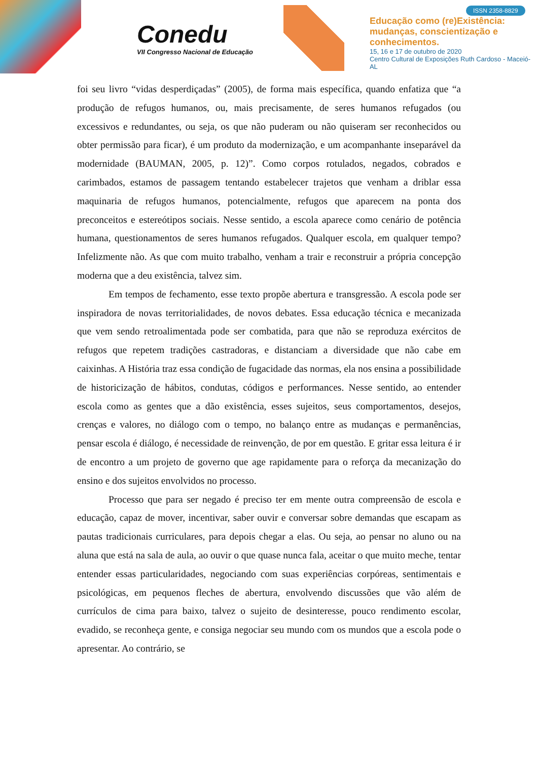Conedu
VII Congresso Nacional de Educação
ISSN 2358-8829
Educação como (re)Existência:
mudanças, conscientização e
conhecimentos.
15, 16 e 17 de outubro de 2020
Centro Cultural de Exposições Ruth Cardoso - Maceió-AL
foi seu livro “vidas desperdiçadas” (2005), de forma mais específica, quando enfatiza que “a produção de refugos humanos, ou, mais precisamente, de seres humanos refugados (ou excessivos e redundantes, ou seja, os que não puderam ou não quiseram ser reconhecidos ou obter permissão para ficar), é um produto da modernização, e um acompanhante inseparável da modernidade (BAUMAN, 2005, p. 12)”. Como corpos rotulados, negados, cobrados e carimbados, estamos de passagem tentando estabelecer trajetos que venham a driblar essa maquinaria de refugos humanos, potencialmente, refugos que aparecem na ponta dos preconceitos e estereótipos sociais. Nesse sentido, a escola aparece como cenário de potência humana, questionamentos de seres humanos refugados. Qualquer escola, em qualquer tempo? Infelizmente não. As que com muito trabalho, venham a trair e reconstruir a própria concepção moderna que a deu existência, talvez sim.
Em tempos de fechamento, esse texto propõe abertura e transgressão. A escola pode ser inspiradora de novas territorialidades, de novos debates. Essa educação técnica e mecanizada que vem sendo retroalimentada pode ser combatida, para que não se reproduza exércitos de refugos que repetem tradições castradoras, e distanciam a diversidade que não cabe em caixinhas. A História traz essa condição de fugacidade das normas, ela nos ensina a possibilidade de historicização de hábitos, condutas, códigos e performances. Nesse sentido, ao entender escola como as gentes que a dão existência, esses sujeitos, seus comportamentos, desejos, crenças e valores, no diálogo com o tempo, no balanço entre as mudanças e permanências, pensar escola é diálogo, é necessidade de reinvenção, de por em questão. E gritar essa leitura é ir de encontro a um projeto de governo que age rapidamente para o reforça da mecanização do ensino e dos sujeitos envolvidos no processo.
Processo que para ser negado é preciso ter em mente outra compreensão de escola e educação, capaz de mover, incentivar, saber ouvir e conversar sobre demandas que escapam as pautas tradicionais curriculares, para depois chegar a elas. Ou seja, ao pensar no aluno ou na aluna que está na sala de aula, ao ouvir o que quase nunca fala, aceitar o que muito meche, tentar entender essas particularidades, negociando com suas experiências corpóreas, sentimentais e psicológicas, em pequenos fleches de abertura, envolvendo discussões que vão além de currículos de cima para baixo, talvez o sujeito de desinteresse, pouco rendimento escolar, evadido, se reconheça gente, e consiga negociar seu mundo com os mundos que a escola pode o apresentar. Ao contrário, se